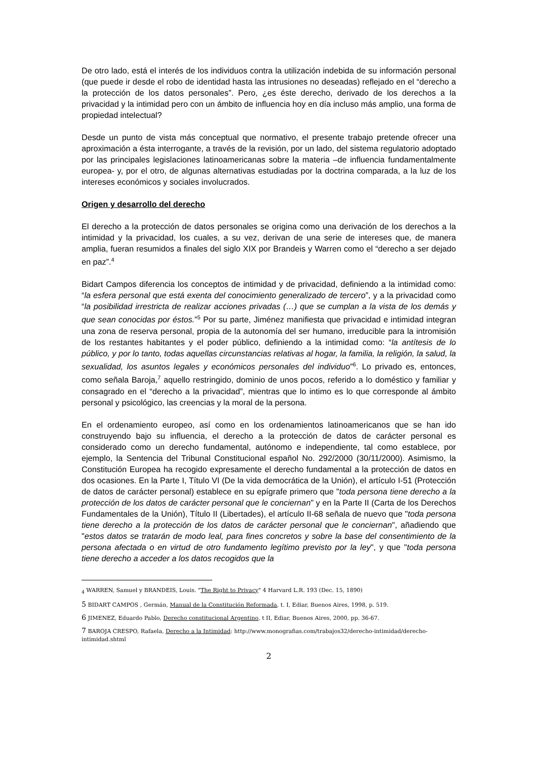De otro lado, está el interés de los individuos contra la utilización indebida de su información personal (que puede ir desde el robo de identidad hasta las intrusiones no deseadas) reflejado en el “derecho a la protección de los datos personales”. Pero, ¿es éste derecho, derivado de los derechos a la privacidad y la intimidad pero con un ámbito de influencia hoy en día incluso más amplio, una forma de propiedad intelectual?
Desde un punto de vista más conceptual que normativo, el presente trabajo pretende ofrecer una aproximación a ésta interrogante, a través de la revisión, por un lado, del sistema regulatorio adoptado por las principales legislaciones latinoamericanas sobre la materia –de influencia fundamentalmente europea- y, por el otro, de algunas alternativas estudiadas por la doctrina comparada, a la luz de los intereses económicos y sociales involucrados.
Origen y desarrollo del derecho
El derecho a la protección de datos personales se origina como una derivación de los derechos a la intimidad y la privacidad, los cuales, a su vez, derivan de una serie de intereses que, de manera amplia, fueran resumidos a finales del siglo XIX por Brandeis y Warren como el “derecho a ser dejado en paz”.<sup>4</sup>
Bidart Campos diferencia los conceptos de intimidad y de privacidad, definiendo a la intimidad como: “la esfera personal que está exenta del conocimiento generalizado de tercero”, y a la privacidad como “la posibilidad irrestricta de realizar acciones privadas (…) que se cumplan a la vista de los demás y que sean conocidas por éstos.”<sup>5</sup> Por su parte, Jiménez manifiesta que privacidad e intimidad integran una zona de reserva personal, propia de la autonomía del ser humano, irreducible para la intromisión de los restantes habitantes y el poder público, definiendo a la intimidad como: “la antítesis de lo público, y por lo tanto, todas aquellas circunstancias relativas al hogar, la familia, la religión, la salud, la sexualidad, los asuntos legales y económicos personales del individuo”<sup>6</sup>. Lo privado es, entonces, como señala Baroja,<sup>7</sup> aquello restringido, dominio de unos pocos, referido a lo doméstico y familiar y consagrado en el “derecho a la privacidad”, mientras que lo intimo es lo que corresponde al ámbito personal y psicológico, las creencias y la moral de la persona.
En el ordenamiento europeo, así como en los ordenamientos latinoamericanos que se han ido construyendo bajo su influencia, el derecho a la protección de datos de carácter personal es considerado como un derecho fundamental, autónomo e independiente, tal como establece, por ejemplo, la Sentencia del Tribunal Constitucional español No. 292/2000 (30/11/2000). Asimismo, la Constitución Europea ha recogido expresamente el derecho fundamental a la protección de datos en dos ocasiones. En la Parte I, Título VI (De la vida democrática de la Unión), el artículo I-51 (Protección de datos de carácter personal) establece en su epígrafe primero que "toda persona tiene derecho a la protección de los datos de carácter personal que le conciernan" y en la Parte II (Carta de los Derechos Fundamentales de la Unión), Título II (Libertades), el artículo II-68 señala de nuevo que "toda persona tiene derecho a la protección de los datos de carácter personal que le conciernan", añadiendo que "estos datos se tratarán de modo leal, para fines concretos y sobre la base del consentimiento de la persona afectada o en virtud de otro fundamento legítimo previsto por la ley", y que "toda persona tiene derecho a acceder a los datos recogidos que la
<sub>4</sub> WARREN, Samuel y BRANDEIS, Louis. "The Right to Privacy" 4 Harvard L.R. 193 (Dec. 15, 1890)
5 BIDART CAMPOS , Germán, Manual de la Constitución Reformada, t. I, Ediar, Buenos Aires, 1998, p. 519.
6 JIMENEZ, Eduardo Pablo, Derecho constitucional Argentino, t II, Ediar, Buenos Aires, 2000, pp. 36-67.
7 BAROJA CRESPO, Rafaela, Derecho a la Intimidad: http://www.monografias.com/trabajos32/derecho-intimidad/derecho-intimidad.shtml
2